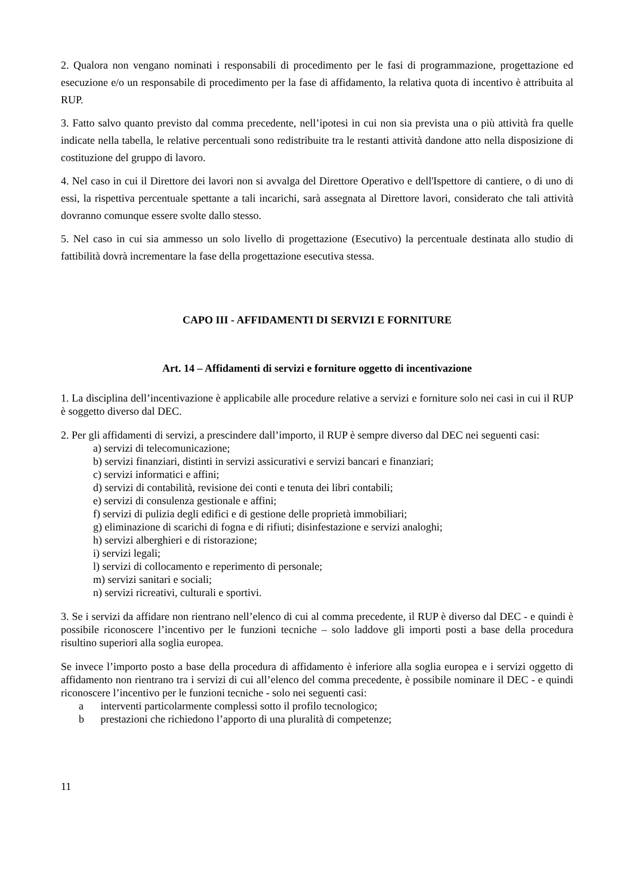2. Qualora non vengano nominati i responsabili di procedimento per le fasi di programmazione, progettazione ed esecuzione e/o un responsabile di procedimento per la fase di affidamento, la relativa quota di incentivo è attribuita al RUP.
3. Fatto salvo quanto previsto dal comma precedente, nell’ipotesi in cui non sia prevista una o più attività fra quelle indicate nella tabella, le relative percentuali sono redistribuite tra le restanti attività dandone atto nella disposizione di costituzione del gruppo di lavoro.
4. Nel caso in cui il Direttore dei lavori non si avvalga del Direttore Operativo e dell'Ispettore di cantiere, o di uno di essi, la rispettiva percentuale spettante a tali incarichi, sarà assegnata al Direttore lavori, considerato che tali attività dovranno comunque essere svolte dallo stesso.
5. Nel caso in cui sia ammesso un solo livello di progettazione (Esecutivo) la percentuale destinata allo studio di fattibilità dovrà incrementare la fase della progettazione esecutiva stessa.
CAPO III - AFFIDAMENTI DI SERVIZI E FORNITURE
Art. 14 – Affidamenti di servizi e forniture oggetto di incentivazione
1. La disciplina dell’incentivazione è applicabile alle procedure relative a servizi e forniture solo nei casi in cui il RUP è soggetto diverso dal DEC.
2. Per gli affidamenti di servizi, a prescindere dall’importo, il RUP è sempre diverso dal DEC nei seguenti casi:
a) servizi di telecomunicazione;
b) servizi finanziari, distinti in servizi assicurativi e servizi bancari e finanziari;
c) servizi informatici e affini;
d) servizi di contabilità, revisione dei conti e tenuta dei libri contabili;
e) servizi di consulenza gestionale e affini;
f) servizi di pulizia degli edifici e di gestione delle proprietà immobiliari;
g) eliminazione di scarichi di fogna e di rifiuti; disinfestazione e servizi analoghi;
h) servizi alberghieri e di ristorazione;
i) servizi legali;
l) servizi di collocamento e reperimento di personale;
m) servizi sanitari e sociali;
n) servizi ricreativi, culturali e sportivi.
3. Se i servizi da affidare non rientrano nell’elenco di cui al comma precedente, il RUP è diverso dal DEC - e quindi è possibile riconoscere l’incentivo per le funzioni tecniche – solo laddove gli importi posti a base della procedura risultino superiori alla soglia europea.
Se invece l’importo posto a base della procedura di affidamento è inferiore alla soglia europea e i servizi oggetto di affidamento non rientrano tra i servizi di cui all’elenco del comma precedente, è possibile nominare il DEC - e quindi riconoscere l’incentivo per le funzioni tecniche - solo nei seguenti casi:
a interventi particolarmente complessi sotto il profilo tecnologico;
b prestazioni che richiedono l’apporto di una pluralità di competenze;
11